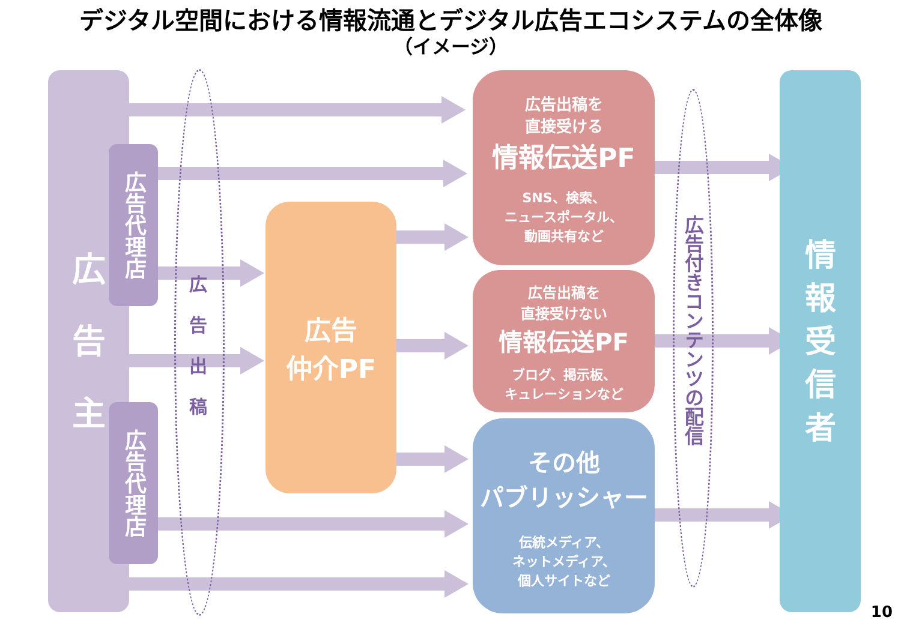デジタル空間における情報流通とデジタル広告エコシステムの全体像
（イメージ）
広
告
主
広告代理店
広告代理店
広
告
出
稿
広告
仲介PF
広告出稿を
直接受ける
情報伝送PF
SNS、検索、
ニュースポータル、
動画共有など
広告出稿を
直接受けない
情報伝送PF
ブログ、掲示板、
キュレーションなど
その他
パブリッシャー
伝統メディア、
ネットメディア、
個人サイトなど
広告付きコンテンツの配信
情
報
受
信
者
10